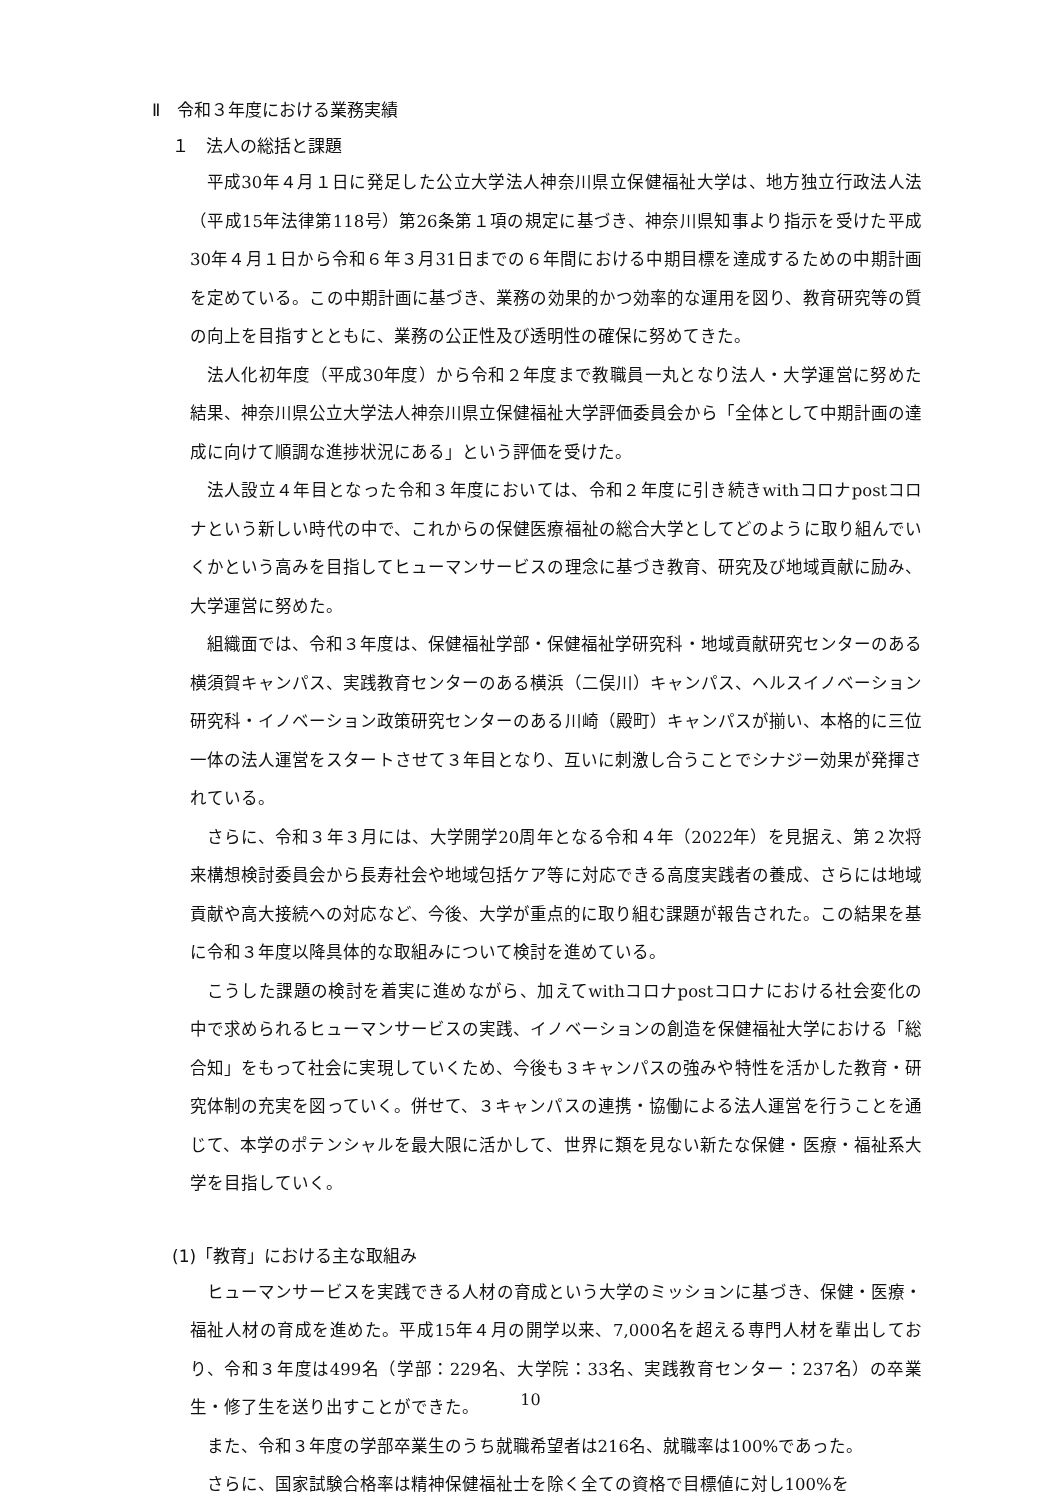Ⅱ　令和３年度における業務実績
１　法人の総括と課題
平成30年４月１日に発足した公立大学法人神奈川県立保健福祉大学は、地方独立行政法人法（平成15年法律第118号）第26条第１項の規定に基づき、神奈川県知事より指示を受けた平成30年４月１日から令和６年３月31日までの６年間における中期目標を達成するための中期計画を定めている。この中期計画に基づき、業務の効果的かつ効率的な運用を図り、教育研究等の質の向上を目指すとともに、業務の公正性及び透明性の確保に努めてきた。
法人化初年度（平成30年度）から令和２年度まで教職員一丸となり法人・大学運営に努めた結果、神奈川県公立大学法人神奈川県立保健福祉大学評価委員会から「全体として中期計画の達成に向けて順調な進捗状況にある」という評価を受けた。
法人設立４年目となった令和３年度においては、令和２年度に引き続きwithコロナpostコロナという新しい時代の中で、これからの保健医療福祉の総合大学としてどのように取り組んでいくかという高みを目指してヒューマンサービスの理念に基づき教育、研究及び地域貢献に励み、大学運営に努めた。
組織面では、令和３年度は、保健福祉学部・保健福祉学研究科・地域貢献研究センターのある横須賀キャンパス、実践教育センターのある横浜（二俣川）キャンパス、ヘルスイノベーション研究科・イノベーション政策研究センターのある川崎（殿町）キャンパスが揃い、本格的に三位一体の法人運営をスタートさせて３年目となり、互いに刺激し合うことでシナジー効果が発揮されている。
さらに、令和３年３月には、大学開学20周年となる令和４年（2022年）を見据え、第２次将来構想検討委員会から長寿社会や地域包括ケア等に対応できる高度実践者の養成、さらには地域貢献や高大接続への対応など、今後、大学が重点的に取り組む課題が報告された。この結果を基に令和３年度以降具体的な取組みについて検討を進めている。
こうした課題の検討を着実に進めながら、加えてwithコロナpostコロナにおける社会変化の中で求められるヒューマンサービスの実践、イノベーションの創造を保健福祉大学における「総合知」をもって社会に実現していくため、今後も３キャンパスの強みや特性を活かした教育・研究体制の充実を図っていく。併せて、３キャンパスの連携・協働による法人運営を行うことを通じて、本学のポテンシャルを最大限に活かして、世界に類を見ない新たな保健・医療・福祉系大学を目指していく。
(1)「教育」における主な取組み
ヒューマンサービスを実践できる人材の育成という大学のミッションに基づき、保健・医療・福祉人材の育成を進めた。平成15年４月の開学以来、7,000名を超える専門人材を輩出しており、令和３年度は499名（学部：229名、大学院：33名、実践教育センター：237名）の卒業生・修了生を送り出すことができた。
また、令和３年度の学部卒業生のうち就職希望者は216名、就職率は100%であった。
さらに、国家試験合格率は精神保健福祉士を除く全ての資格で目標値に対し100%を
10